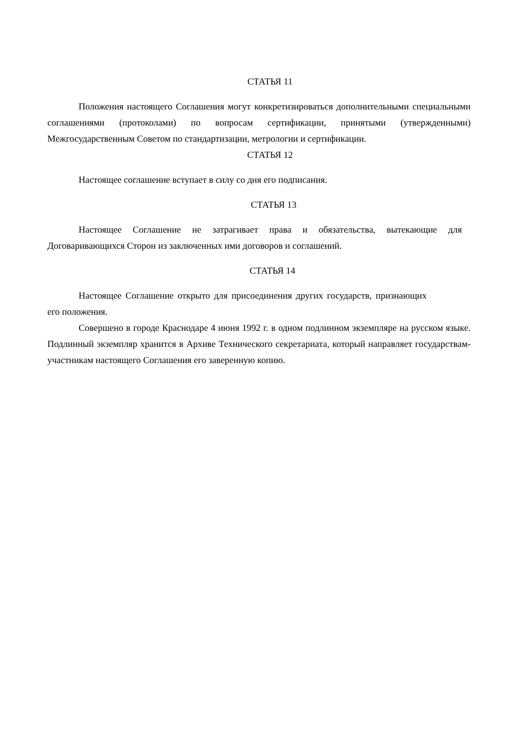СТАТЬЯ 11
Положения настоящего Соглашения могут конкретизироваться дополнительными специальными соглашениями (протоколами) по вопросам сертификации, принятыми (утвержденными) Межгосударственным Советом по стандартизации, метрологии и сертификации.
СТАТЬЯ 12
Настоящее соглашение вступает в силу со дня его подписания.
СТАТЬЯ 13
Настоящее Соглашение не затрагивает права и обязательства, вытекающие для Договаривающихся Сторон из заключенных ими договоров и соглашений.
СТАТЬЯ 14
Настоящее Соглашение открыто для присоединения других государств, признающих его положения.
Совершено в городе Краснодаре 4 июня 1992 г. в одном подлинном экземпляре на русском языке. Подлинный экземпляр хранится в Архиве Технического секретариата, который направляет государствам-участникам настоящего Соглашения его заверенную копию.